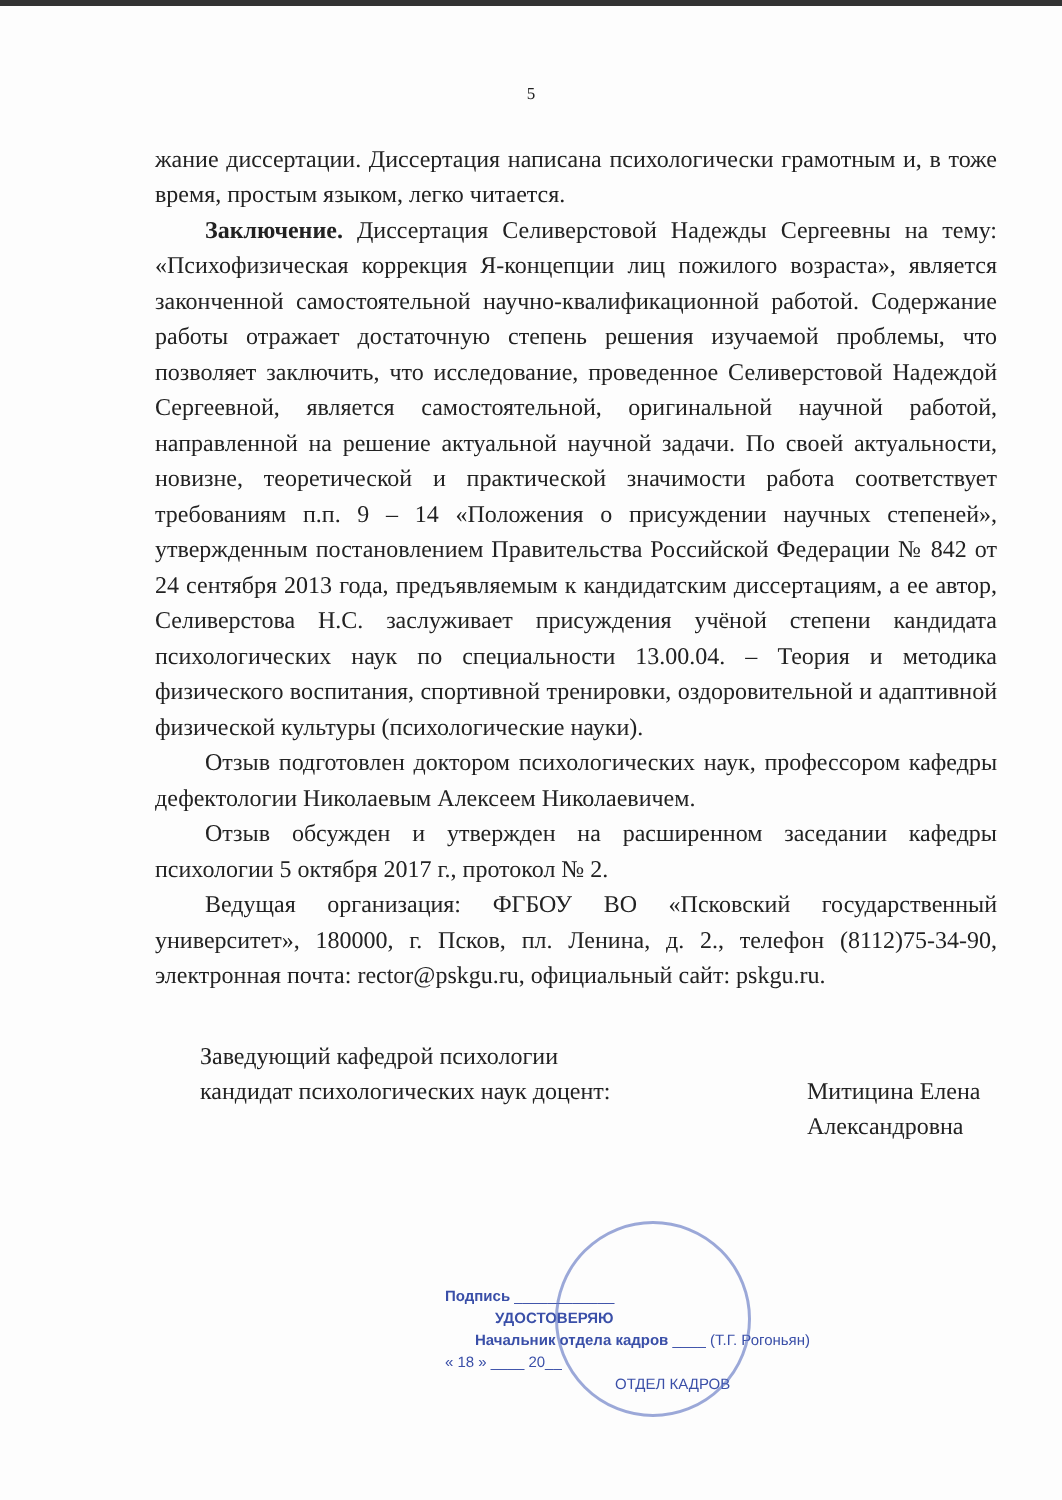5
жание диссертации. Диссертация написана психологически грамотным и, в тоже время, простым языком, легко читается.
Заключение. Диссертация Селиверстовой Надежды Сергеевны на тему: «Психофизическая коррекция Я-концепции лиц пожилого возраста», является законченной самостоятельной научно-квалификационной работой. Содержание работы отражает достаточную степень решения изучаемой проблемы, что позволяет заключить, что исследование, проведенное Селиверстовой Надеждой Сергеевной, является самостоятельной, оригинальной научной работой, направленной на решение актуальной научной задачи. По своей актуальности, новизне, теоретической и практической значимости работа соответствует требованиям п.п. 9 – 14 «Положения о присуждении научных степеней», утвержденным постановлением Правительства Российской Федерации № 842 от 24 сентября 2013 года, предъявляемым к кандидатским диссертациям, а ее автор, Селиверстова Н.С. заслуживает присуждения учёной степени кандидата психологических наук по специальности 13.00.04. – Теория и методика физического воспитания, спортивной тренировки, оздоровительной и адаптивной физической культуры (психологические науки).
Отзыв подготовлен доктором психологических наук, профессором кафедры дефектологии Николаевым Алексеем Николаевичем.
Отзыв обсужден и утвержден на расширенном заседании кафедры психологии 5 октября 2017 г., протокол № 2.
Ведущая организация: ФГБОУ ВО «Псковский государственный университет», 180000, г. Псков, пл. Ленина, д. 2., телефон (8112)75-34-90, электронная почта: rector@pskgu.ru, официальный сайт: pskgu.ru.
Заведующий кафедрой психологии
кандидат психологических наук доцент:
Митицина Елена Александровна
Подпись ____________
УДОСТОВЕРЯЮ
Начальник отдела кадров ____ (Т.Г. Рогоньян)
« 18 » ____ 20__
ОТДЕЛ КАДРОВ